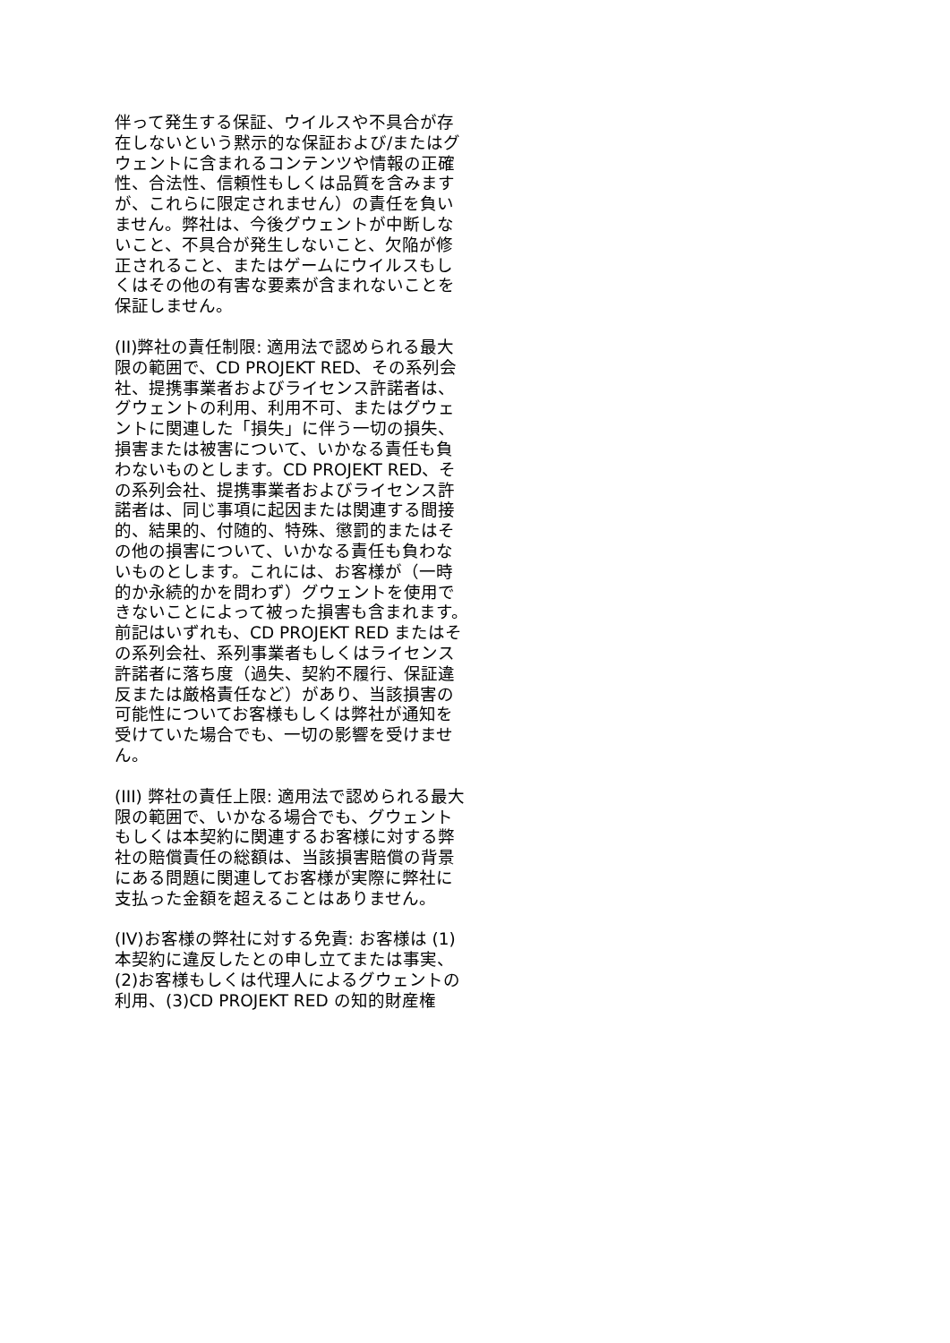伴って発生する保証、ウイルスや不具合が存在しないという黙示的な保証および/またはグウェントに含まれるコンテンツや情報の正確性、合法性、信頼性もしくは品質を含みますが、これらに限定されません）の責任を負いません。弊社は、今後グウェントが中断しないこと、不具合が発生しないこと、欠陥が修正されること、またはゲームにウイルスもしくはその他の有害な要素が含まれないことを保証しません。
(II)弊社の責任制限: 適用法で認められる最大限の範囲で、CD PROJEKT RED、その系列会社、提携事業者およびライセンス許諾者は、グウェントの利用、利用不可、またはグウェントに関連した「損失」に伴う一切の損失、損害または被害について、いかなる責任も負わないものとします。CD PROJEKT RED、その系列会社、提携事業者およびライセンス許諾者は、同じ事項に起因または関連する間接的、結果的、付随的、特殊、懲罰的またはその他の損害について、いかなる責任も負わないものとします。これには、お客様が（一時的か永続的かを問わず）グウェントを使用できないことによって被った損害も含まれます。前記はいずれも、CD PROJEKT RED またはその系列会社、系列事業者もしくはライセンス許諾者に落ち度（過失、契約不履行、保証違反または厳格責任など）があり、当該損害の可能性についてお客様もしくは弊社が通知を受けていた場合でも、一切の影響を受けません。
(III) 弊社の責任上限: 適用法で認められる最大限の範囲で、いかなる場合でも、グウェントもしくは本契約に関連するお客様に対する弊社の賠償責任の総額は、当該損害賠償の背景にある問題に関連してお客様が実際に弊社に支払った金額を超えることはありません。
(IV)お客様の弊社に対する免責: お客様は (1)本契約に違反したとの申し立てまたは事実、(2)お客様もしくは代理人によるグウェントの利用、(3)CD PROJEKT RED の知的財産権